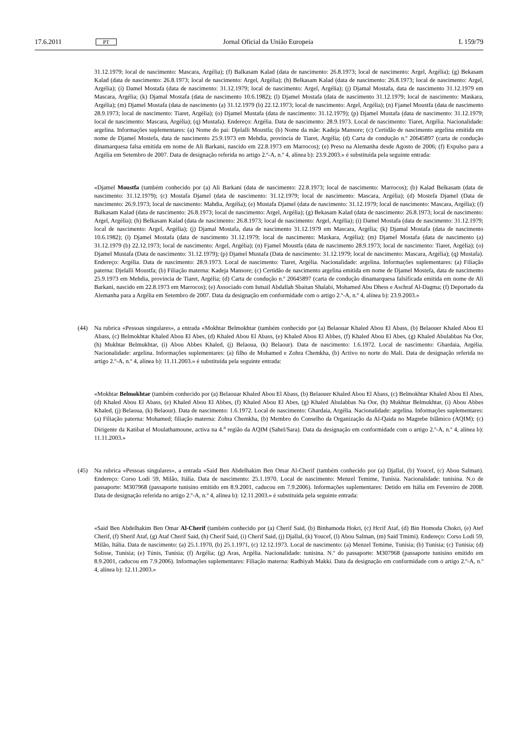17.6.2011 PT Jornal Oficial da União Europeia L 159/79
31.12.1979; local de nascimento: Mascara, Argélia); (f) Balkasam Kalad (data de nascimento: 26.8.1973; local de nascimento: Argel, Argélia); (g) Bekasam Kalad (data de nascimento: 26.8.1973; local de nascimento: Argel, Argélia); (h) Belkasam Kalad (data de nascimento: 26.8.1973; local de nascimento: Argel, Argélia); (i) Damel Mostafa (data de nascimento: 31.12.1979; local de nascimento: Argel, Argélia); (j) Djamal Mostafa, data de nascimento 31.12.1979 em Mascara, Argélia; (k) Djamal Mostafa (data de nascimento 10.6.1982); (l) Djamel Mostafa (data de nascimento 31.12.1979; local de nascimento: Maskara, Argélia); (m) Djamel Mostafa (data de nascimento (a) 31.12.1979 (b) 22.12.1973; local de nascimento: Argel, Argélia); (n) Fjamel Moustfa (data de nascimento 28.9.1973; local de nascimento: Tiaret, Argélia); (o) Djamel Mustafa (data de nascimento: 31.12.1979); (p) Djamel Mustafa (data de nascimento: 31.12.1979; local de nascimento: Mascara, Argélia); (q) Mustafa). Endereço: Argélia. Data de nascimento: 28.9.1973. Local de nascimento: Tiaret, Argélia. Nacionalidade: argelina. Informações suplementares: (a) Nome do pai: Djelalli Moustfa; (b) Nome da mãe: Kadeja Mansore; (c) Certidão de nascimento argelina emitida em nome de Djamel Mostefa, data de nascimento 25.9.1973 em Mehdia, província de Tiaret, Argélia; (d) Carta de condução n.º 20645897 (carta de condução dinamarquesa falsa emitida em nome de Ali Barkani, nascido em 22.8.1973 em Marrocos); (e) Preso na Alemanha desde Agosto de 2006; (f) Expulso para a Argélia em Setembro de 2007. Data de designação referida no artigo 2.º-A, n.º 4, alínea b): 23.9.2003.» é substituída pela seguinte entrada:
«Djamel Moustfa (também conhecido por (a) Ali Barkani (data de nascimento: 22.8.1973; local de nascimento: Marrocos); (b) Kalad Belkasam (data de nascimento: 31.12.1979); (c) Mostafa Djamel (data de nascimento: 31.12.1979; local de nascimento: Mascara, Argélia); (d) Mostefa Djamel (Data de nascimento: 26.9.1973; local de nascimento: Mahdia, Argélia); (e) Mustafa Djamel (data de nascimento: 31.12.1979; local de nascimento: Mascara, Argélia); (f) Balkasam Kalad (data de nascimento: 26.8.1973; local de nascimento: Argel, Argélia); (g) Bekasam Kalad (data de nascimento: 26.8.1973; local de nascimento: Argel, Argélia); (h) Belkasam Kalad (data de nascimento: 26.8.1973; local de nascimento: Argel, Argélia); (i) Damel Mostafa (data de nascimento: 31.12.1979; local de nascimento: Argel, Argélia); (j) Djamal Mostafa, data de nascimento 31.12.1979 em Mascara, Argélia; (k) Djamal Mostafa (data de nascimento 10.6.1982); (l) Djamel Mostafa (data de nascimento 31.12.1979; local de nascimento: Maskara, Argélia); (m) Djamel Mostafa (data de nascimento (a) 31.12.1979 (b) 22.12.1973; local de nascimento: Argel, Argélia); (n) Fjamel Moustfa (data de nascimento 28.9.1973; local de nascimento: Tiaret, Argélia); (o) Djamel Mustafa (Data de nascimento: 31.12.1979); (p) Djamel Mustafa (Data de nascimento: 31.12.1979; local de nasci­mento: Mascara, Argélia); (q) Mustafa). Endereço: Argélia. Data de nascimento: 28.9.1973. Local de nascimento: Tiaret, Argélia. Nacionalidade: argelina. Informações suplementares: (a) Filiação paterna: Djelalli Moustfa; (b) Filiação materna: Kadeja Mansore; (c) Certidão de nascimento argelina emitida em nome de Djamel Mostefa, data de nascimento 25.9.1973 em Mehdia, província de Tiaret, Argélia; (d) Carta de condução n.º 20645897 (carta de condução dinamarquesa falsificada emitida em nome de Ali Barkani, nascido em 22.8.1973 em Marrocos); (e) Associado com Ismail Abdallah Sbaitan Shalabi, Mohamed Abu Dhess e Aschraf Al-Dagma; (f) Deportado da Alemanha para a Argélia em Setembro de 2007. Data da designação em conformidade com o artigo 2.º-A, n.º 4, alínea b): 23.9.2003.»
(44) Na rubrica «Pessoas singulares», a entrada «Mokhtar Belmokhtar (também conhecido por (a) Belaouar Khaled Abou El Abass, (b) Belaouer Khaled Abou El Abass, (c) Belmokhtar Khaled Abou El Abes, (d) Khaled Abou El Abass, (e) Khaled Abou El Abbes, (f) Khaled Abou El Abes, (g) Khaled Abulabbas Na Oor, (h) Mukhtar Belmukhtar, (i) Abou Abbes Khaled, (j) Belaoua, (k) Belaour). Data de nascimento: 1.6.1972. Local de nascimento: Ghardaia, Argélia. Nacionalidade: argelina. Informações suplementares: (a) filho de Mohamed e Zohra Chemkha, (b) Activo no norte do Mali. Data de designação referida no artigo 2.º-A, n.º 4, alínea b): 11.11.2003.» é substituída pela seguinte entrada:
«Mokhtar Belmokhtar (também conhecido por (a) Belaouar Khaled Abou El Abass, (b) Belaouer Khaled Abou El Abass, (c) Belmokhtar Khaled Abou El Abes, (d) Khaled Abou El Abass, (e) Khaled Abou El Abbes, (f) Khaled Abou El Abes, (g) Khaled Abulabbas Na Oor, (h) Mukhtar Belmukhtar, (i) Abou Abbes Khaled, (j) Belaoua, (k) Belaour). Data de nascimento: 1.6.1972. Local de nascimento: Ghardaia, Argélia. Nacionalidade: argelina. Informações suple­mentares: (a) Filiação paterna: Mohamed; filiação materna: Zohra Chemkha, (b) Membro do Conselho da Organi­zação da Al-Qaida no Magrebe Islâmico (AQIM); (c) Dirigente da Katibat el Moulathamoune, activa na 4.<sup>a</sup> região da AQIM (Sahel/Sara). Data da designação em conformidade com o artigo 2.º-A, n.º 4, alínea b): 11.11.2003.»
(45) Na rubrica «Pessoas singulares», a entrada «Said Ben Abdelhakim Ben Omar Al-Cherif (também conhecido por (a) Djallal, (b) Youcef, (c) Abou Salman). Endereço: Corso Lodi 59, Milão, Itália. Data de nascimento: 25.1.1970. Local de nascimento: Menzel Temime, Tunísia. Nacionalidade: tunisina. N.o de passaporte: M307968 (passaporte tunisino emitido em 8.9.2001, caducou em 7.9.2006). Informações suplementares: Detido em Itália em Fevereiro de 2008. Data de designação referida no artigo 2.º-A, n.º 4, alínea b): 12.11.2003.» é substituída pela seguinte entrada:
«Said Ben Abdelhakim Ben Omar Al-Cherif (também conhecido por (a) Cherif Said, (b) Binhamoda Hokri, (c) Hcrif Ataf, (d) Bin Homoda Chokri, (e) Atef Cherif, (f) Sherif Ataf, (g) Ataf Cherif Said, (h) Cherif Said, (i) Cherif Said, (j) Djallal, (k) Youcef, (l) Abou Salman, (m) Said Tmimi). Endereço: Corso Lodi 59, Milão, Itália. Data de nascimento: (a) 25.1.1970, (b) 25.1.1971, (c) 12.12.1973. Local de nascimento: (a) Menzel Temime, Tunísia; (b) Tunísia; (c) Tunísia; (d) Solisse, Tunísia; (e) Túnis, Tunísia; (f) Argélia; (g) Aras, Argélia. Nacionalidade: tunisina. N.º do passaporte: M307968 (passaporte tunisino emitido em 8.9.2001, caducou em 7.9.2006). Informações suplementares: Filiação materna: Radhiyah Makki. Data da designação em conformidade com o artigo 2.º-A, n.º 4, alínea b): 12.11.2003.»